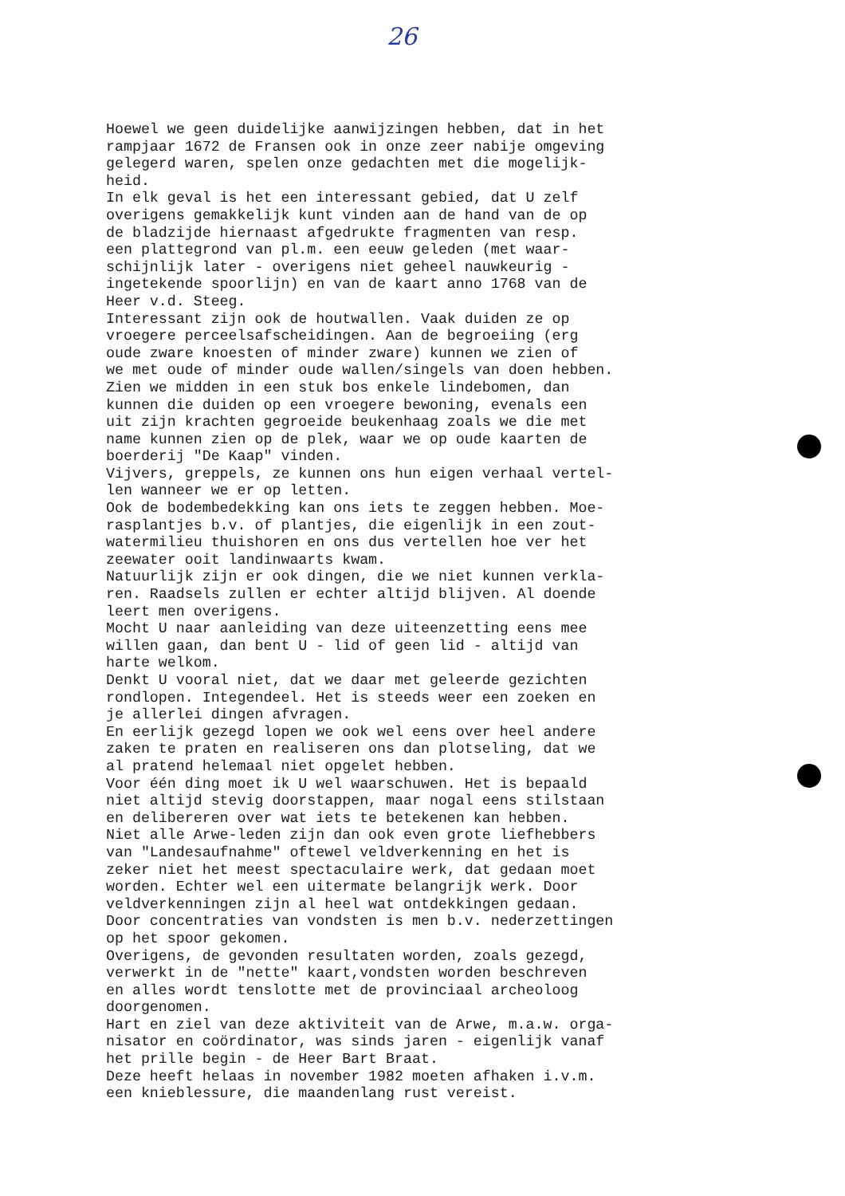26
Hoewel we geen duidelijke aanwijzingen hebben, dat in het rampjaar 1672 de Fransen ook in onze zeer nabije omgeving gelegerd waren, spelen onze gedachten met die mogelijk- heid. In elk geval is het een interessant gebied, dat U zelf overigens gemakkelijk kunt vinden aan de hand van de op de bladzijde hiernaast afgedrukte fragmenten van resp. een plattegrond van pl.m. een eeuw geleden (met waar- schijnlijk later - overigens niet geheel nauwkeurig - ingetekende spoorlijn) en van de kaart anno 1768 van de Heer v.d. Steeg. Interessant zijn ook de houtwallen. Vaak duiden ze op vroegere perceelsafscheidingen. Aan de begroeiing (erg oude zware knoesten of minder zware) kunnen we zien of we met oude of minder oude wallen/singels van doen hebben. Zien we midden in een stuk bos enkele lindebomen, dan kunnen die duiden op een vroegere bewoning, evenals een uit zijn krachten gegroeide beukenhaag zoals we die met name kunnen zien op de plek, waar we op oude kaarten de boerderij "De Kaap" vinden. Vijvers, greppels, ze kunnen ons hun eigen verhaal vertel- len wanneer we er op letten. Ook de bodembedekking kan ons iets te zeggen hebben. Moe- rasplantjes b.v. of plantjes, die eigenlijk in een zout- watermilieu thuishoren en ons dus vertellen hoe ver het zeewater ooit landinwaarts kwam. Natuurlijk zijn er ook dingen, die we niet kunnen verkla- ren. Raadsels zullen er echter altijd blijven. Al doende leert men overigens. Mocht U naar aanleiding van deze uiteenzetting eens mee willen gaan, dan bent U - lid of geen lid - altijd van harte welkom. Denkt U vooral niet, dat we daar met geleerde gezichten rondlopen. Integendeel. Het is steeds weer een zoeken en je allerlei dingen afvragen. En eerlijk gezegd lopen we ook wel eens over heel andere zaken te praten en realiseren ons dan plotseling, dat we al pratend helemaal niet opgelet hebben. Voor één ding moet ik U wel waarschuwen. Het is bepaald niet altijd stevig doorstappen, maar nogal eens stilstaan en delibereren over wat iets te betekenen kan hebben. Niet alle Arwe-leden zijn dan ook even grote liefhebbers van "Landesaufnahme" oftewel veldverkenning en het is zeker niet het meest spectaculaire werk, dat gedaan moet worden. Echter wel een uitermate belangrijk werk. Door veldverkenningen zijn al heel wat ontdekkingen gedaan. Door concentraties van vondsten is men b.v. nederzettingen op het spoor gekomen. Overigens, de gevonden resultaten worden, zoals gezegd, verwerkt in de "nette" kaart,vondsten worden beschreven en alles wordt tenslotte met de provinciaal archeoloog doorgenomen. Hart en ziel van deze aktiviteit van de Arwe, m.a.w. orga- nisator en coördinator, was sinds jaren - eigenlijk vanaf het prille begin - de Heer Bart Braat. Deze heeft helaas in november 1982 moeten afhaken i.v.m. een knieblessure, die maandenlang rust vereist.